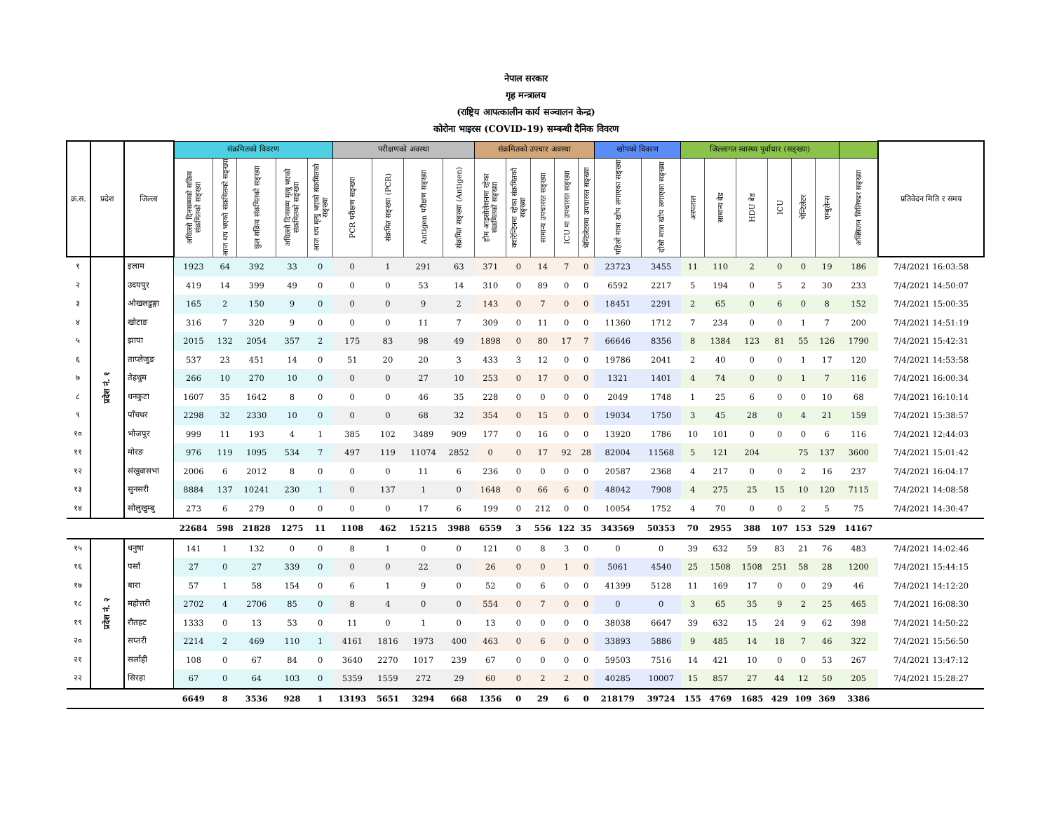नेपाल सरकार
गृह मन्त्रालय
(राष्ट्रिय आपत्कालीन कार्य सञ्चालन केन्द्र)
कोरोना भाइरस (COVID-19) सम्बन्धी दैनिक विवरण
| क्र.स. | प्रदेश | जिल्ला | संक्रमितको विवरण | | | | | परीक्षणको अवस्था | | | | संक्रमितको उपचार अवस्था | | | | | खोपको विवरण | | जिल्लागत स्वास्थ्य पूर्वाधार (सङ्ख्या) | | | | | | | प्रतिवेदन मिति र समय |
| --- | --- | --- | --- | --- | --- | --- | --- | --- | --- | --- | --- | --- | --- | --- | --- | --- | --- | --- | --- | --- | --- | --- | --- | --- | --- | --- |
| | | | अघिल्लो दिनसम्मको सक्रिय संक्रमितको सङ्ख्या | आज थप भएको संक्रमितको सङ्ख्या | कुल सक्रिय संक्रमितको सङ्ख्या | अघिल्लो दिनसम्म मृत्यु भएको संक्रमितको सङ्ख्या | आज थप मृत्यु भएको संक्रमितको सङ्ख्या | PCR परीक्षण सङ्ख्या | संक्रमित सङ्ख्या (PCR) | Antigen परीक्षण सङ्ख्या | संक्रमित सङ्ख्या (Antigen) | होम आइसोलेशनमा रहेका संक्रमितको सङ्ख्या | क्वारेन्टिनमा रहेका संक्रमितको सङ्ख्या | सामान्य उपचाररत सङ्ख्या | ICU मा उपचाररत सङ्ख्या | भेन्टिलेटरमा उपचाररत सङ्ख्या | पहिलो मात्रा खोप लगाएका सङ्ख्या | दोस्रो मात्रा खोप लगाएका सङ्ख्या | अस्पताल | सामान्य बेड | HDU बेड | ICU | भेन्टिलेटर | एम्बुलेन्स | अक्सिजन सिलिण्डर सङ्ख्या | |
| १ | प्रदेश नं. १ | इलाम | 1923 | 64 | 392 | 33 | 0 | 0 | 1 | 291 | 63 | 371 | 0 | 14 | 7 | 0 | 23723 | 3455 | 11 | 110 | 2 | 0 | 0 | 19 | 186 | 7/4/2021 16:03:58 |
| २ | | उदयपुर | 419 | 14 | 399 | 49 | 0 | 0 | 0 | 53 | 14 | 310 | 0 | 89 | 0 | 0 | 6592 | 2217 | 5 | 194 | 0 | 5 | 2 | 30 | 233 | 7/4/2021 14:50:07 |
| ३ | | ओखलढुङ्गा | 165 | 2 | 150 | 9 | 0 | 0 | 0 | 9 | 2 | 143 | 0 | 7 | 0 | 0 | 18451 | 2291 | 2 | 65 | 0 | 6 | 0 | 8 | 152 | 7/4/2021 15:00:35 |
| ४ | | खोटाङ | 316 | 7 | 320 | 9 | 0 | 0 | 0 | 11 | 7 | 309 | 0 | 11 | 0 | 0 | 11360 | 1712 | 7 | 234 | 0 | 0 | 1 | 7 | 200 | 7/4/2021 14:51:19 |
| ५ | | झापा | 2015 | 132 | 2054 | 357 | 2 | 175 | 83 | 98 | 49 | 1898 | 0 | 80 | 17 | 7 | 66646 | 8356 | 8 | 1384 | 123 | 81 | 55 | 126 | 1790 | 7/4/2021 15:42:31 |
| ६ | | ताप्लेजुङ | 537 | 23 | 451 | 14 | 0 | 51 | 20 | 20 | 3 | 433 | 3 | 12 | 0 | 0 | 19786 | 2041 | 2 | 40 | 0 | 0 | 1 | 17 | 120 | 7/4/2021 14:53:58 |
| ७ | | तेहथुम | 266 | 10 | 270 | 10 | 0 | 0 | 0 | 27 | 10 | 253 | 0 | 17 | 0 | 0 | 1321 | 1401 | 4 | 74 | 0 | 0 | 1 | 7 | 116 | 7/4/2021 16:00:34 |
| ८ | | धनकुटा | 1607 | 35 | 1642 | 8 | 0 | 0 | 0 | 46 | 35 | 228 | 0 | 0 | 0 | 0 | 2049 | 1748 | 1 | 25 | 6 | 0 | 0 | 10 | 68 | 7/4/2021 16:10:14 |
| ९ | | पाँचथर | 2298 | 32 | 2330 | 10 | 0 | 0 | 0 | 68 | 32 | 354 | 0 | 15 | 0 | 0 | 19034 | 1750 | 3 | 45 | 28 | 0 | 4 | 21 | 159 | 7/4/2021 15:38:57 |
| १० | | भोजपुर | 999 | 11 | 193 | 4 | 1 | 385 | 102 | 3489 | 909 | 177 | 0 | 16 | 0 | 0 | 13920 | 1786 | 10 | 101 | 0 | 0 | 0 | 6 | 116 | 7/4/2021 12:44:03 |
| ११ | | मोरङ | 976 | 119 | 1095 | 534 | 7 | 497 | 119 | 11074 | 2852 | 0 | 0 | 17 | 92 | 28 | 82004 | 11568 | 5 | 121 | 204 | | 75 | 137 | 3600 | 7/4/2021 15:01:42 |
| १२ | | संखुवासभा | 2006 | 6 | 2012 | 8 | 0 | 0 | 0 | 11 | 6 | 236 | 0 | 0 | 0 | 0 | 20587 | 2368 | 4 | 217 | 0 | 0 | 2 | 16 | 237 | 7/4/2021 16:04:17 |
| १३ | | सुनसरी | 8884 | 137 | 10241 | 230 | 1 | 0 | 137 | 1 | 0 | 1648 | 0 | 66 | 6 | 0 | 48042 | 7908 | 4 | 275 | 25 | 15 | 10 | 120 | 7115 | 7/4/2021 14:08:58 |
| १४ | | सोलुखुम्बु | 273 | 6 | 279 | 0 | 0 | 0 | 0 | 17 | 6 | 199 | 0 | 212 | 0 | 0 | 10054 | 1752 | 4 | 70 | 0 | 0 | 2 | 5 | 75 | 7/4/2021 14:30:47 |
| | | | 22684 | 598 | 21828 | 1275 | 11 | 1108 | 462 | 15215 | 3988 | 6559 | 3 | 556 | 122 | 35 | 343569 | 50353 | 70 | 2955 | 388 | 107 | 153 | 529 | 14167 | |
| १५ | प्रदेश नं. २ | धनुषा | 141 | 1 | 132 | 0 | 0 | 8 | 1 | 0 | 0 | 121 | 0 | 8 | 3 | 0 | 0 | 0 | 39 | 632 | 59 | 83 | 21 | 76 | 483 | 7/4/2021 14:02:46 |
| १६ | | पर्सा | 27 | 0 | 27 | 339 | 0 | 0 | 0 | 22 | 0 | 26 | 0 | 0 | 1 | 0 | 5061 | 4540 | 25 | 1508 | 1508 | 251 | 58 | 28 | 1200 | 7/4/2021 15:44:15 |
| १७ | | बारा | 57 | 1 | 58 | 154 | 0 | 6 | 1 | 9 | 0 | 52 | 0 | 6 | 0 | 0 | 41399 | 5128 | 11 | 169 | 17 | 0 | 0 | 29 | 46 | 7/4/2021 14:12:20 |
| १८ | | महोत्तरी | 2702 | 4 | 2706 | 85 | 0 | 8 | 4 | 0 | 0 | 554 | 0 | 7 | 0 | 0 | 0 | 0 | 3 | 65 | 35 | 9 | 2 | 25 | 465 | 7/4/2021 16:08:30 |
| १९ | | रौतहट | 1333 | 0 | 13 | 53 | 0 | 11 | 0 | 1 | 0 | 13 | 0 | 0 | 0 | 0 | 38038 | 6647 | 39 | 632 | 15 | 24 | 9 | 62 | 398 | 7/4/2021 14:50:22 |
| २० | | सप्तरी | 2214 | 2 | 469 | 110 | 1 | 4161 | 1816 | 1973 | 400 | 463 | 0 | 6 | 0 | 0 | 33893 | 5886 | 9 | 485 | 14 | 18 | 7 | 46 | 322 | 7/4/2021 15:56:50 |
| २१ | | सर्लाही | 108 | 0 | 67 | 84 | 0 | 3640 | 2270 | 1017 | 239 | 67 | 0 | 0 | 0 | 0 | 59503 | 7516 | 14 | 421 | 10 | 0 | 0 | 53 | 267 | 7/4/2021 13:47:12 |
| २२ | | सिरहा | 67 | 0 | 64 | 103 | 0 | 5359 | 1559 | 272 | 29 | 60 | 0 | 2 | 2 | 0 | 40285 | 10007 | 15 | 857 | 27 | 44 | 12 | 50 | 205 | 7/4/2021 15:28:27 |
| | | | 6649 | 8 | 3536 | 928 | 1 | 13193 | 5651 | 3294 | 668 | 1356 | 0 | 29 | 6 | 0 | 218179 | 39724 | 155 | 4769 | 1685 | 429 | 109 | 369 | 3386 | |